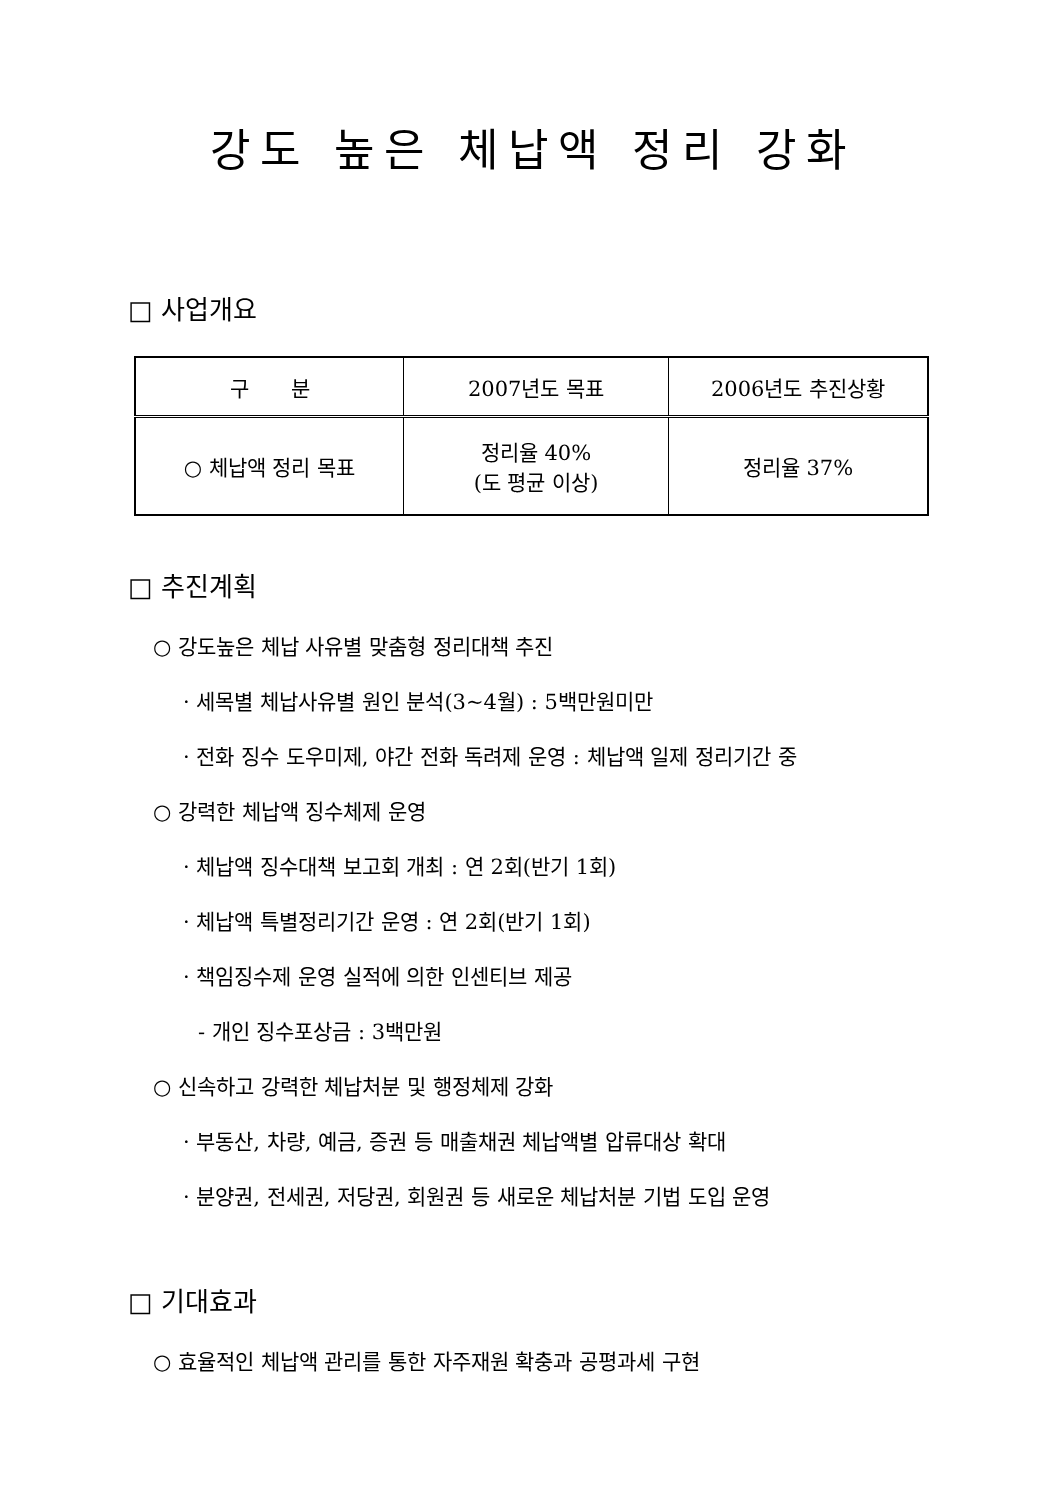강도 높은 체납액 정리 강화
□ 사업개요
| 구 분 | 2007년도 목표 | 2006년도 추진상황 |
| --- | --- | --- |
| ○ 체납액 정리 목표 | 정리율 40% (도 평균 이상) | 정리율 37% |
□ 추진계획
○ 강도높은 체납 사유별 맞춤형 정리대책 추진
· 세목별 체납사유별 원인 분석(3~4월) : 5백만원미만
· 전화 징수 도우미제, 야간 전화 독려제 운영 : 체납액 일제 정리기간 중
○ 강력한 체납액 징수체제 운영
· 체납액 징수대책 보고회 개최 : 연 2회(반기 1회)
· 체납액 특별정리기간 운영 : 연 2회(반기 1회)
· 책임징수제 운영 실적에 의한 인센티브 제공
- 개인 징수포상금 : 3백만원
○ 신속하고 강력한 체납처분 및 행정체제 강화
· 부동산, 차량, 예금, 증권 등 매출채권 체납액별 압류대상 확대
· 분양권, 전세권, 저당권, 회원권 등 새로운 체납처분 기법 도입 운영
□ 기대효과
○ 효율적인 체납액 관리를 통한 자주재원 확충과 공평과세 구현